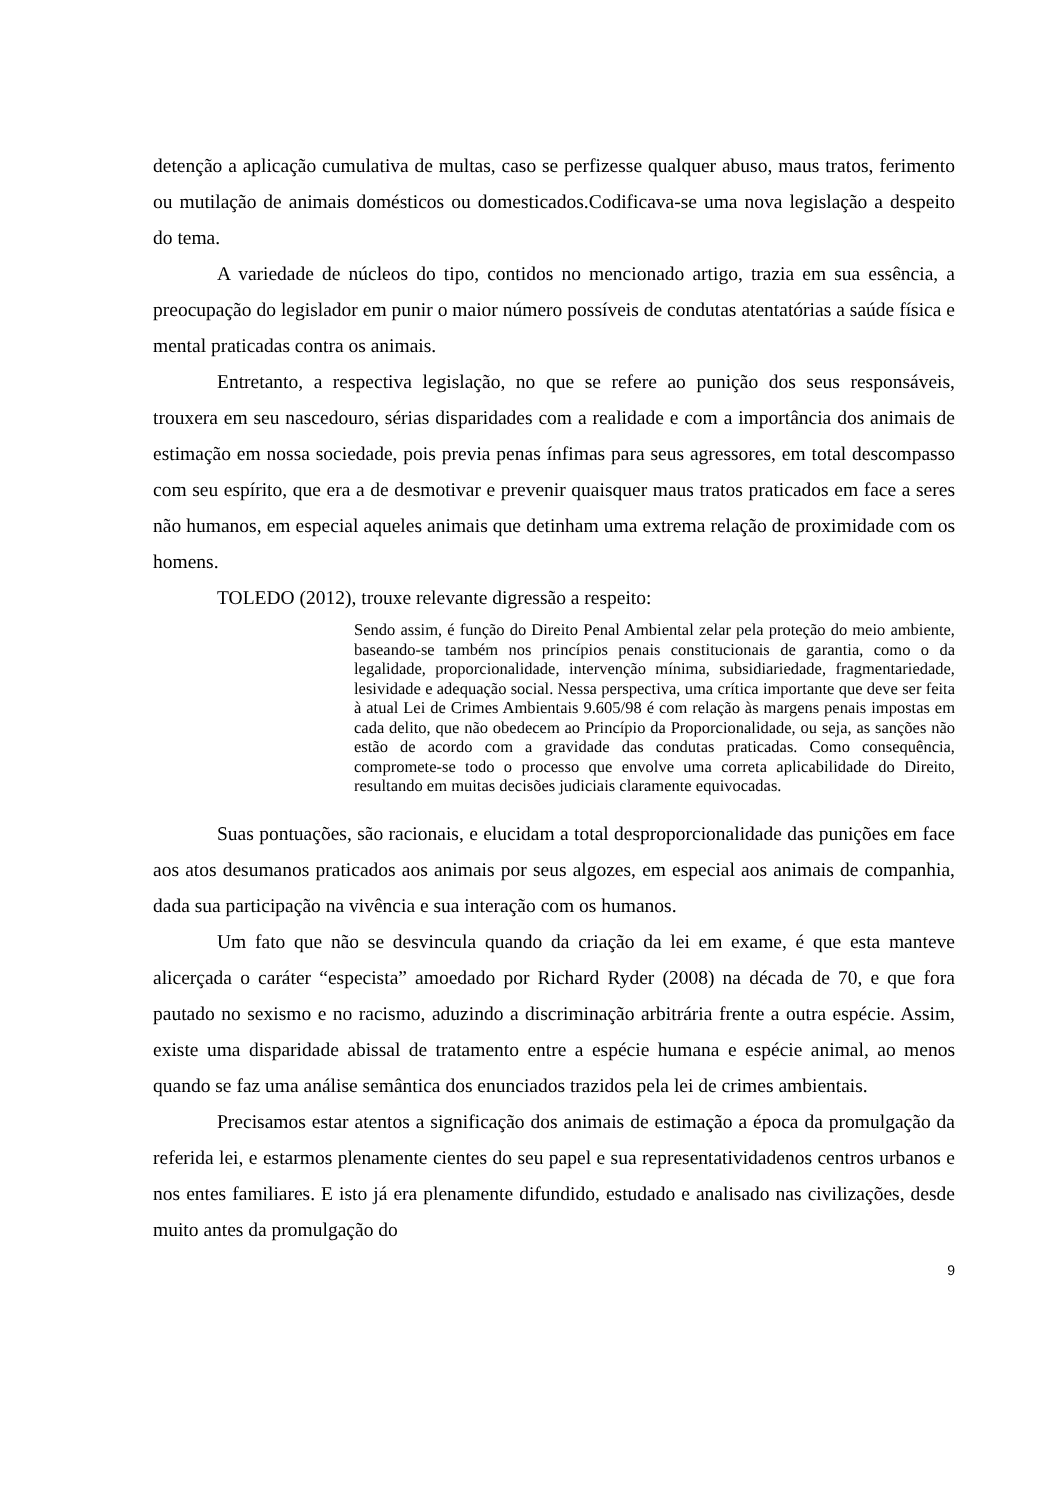detenção a aplicação cumulativa de multas, caso se perfizesse qualquer abuso, maus tratos, ferimento ou mutilação de animais domésticos ou domesticados.Codificava-se uma nova legislação a despeito do tema.
A variedade de núcleos do tipo, contidos no mencionado artigo, trazia em sua essência, a preocupação do legislador em punir o maior número possíveis de condutas atentatórias a saúde física e mental praticadas contra os animais.
Entretanto, a respectiva legislação, no que se refere ao punição dos seus responsáveis, trouxera em seu nascedouro, sérias disparidades com a realidade e com a importância dos animais de estimação em nossa sociedade, pois previa penas ínfimas para seus agressores, em total descompasso com seu espírito, que era a de desmotivar e prevenir quaisquer maus tratos praticados em face a seres não humanos, em especial aqueles animais que detinham uma extrema relação de proximidade com os homens.
TOLEDO (2012), trouxe relevante digressão a respeito:
Sendo assim, é função do Direito Penal Ambiental zelar pela proteção do meio ambiente, baseando-se também nos princípios penais constitucionais de garantia, como o da legalidade, proporcionalidade, intervenção mínima, subsidiariedade, fragmentariedade, lesividade e adequação social. Nessa perspectiva, uma crítica importante que deve ser feita à atual Lei de Crimes Ambientais 9.605/98 é com relação às margens penais impostas em cada delito, que não obedecem ao Princípio da Proporcionalidade, ou seja, as sanções não estão de acordo com a gravidade das condutas praticadas. Como consequência, compromete-se todo o processo que envolve uma correta aplicabilidade do Direito, resultando em muitas decisões judiciais claramente equivocadas.
Suas pontuações, são racionais, e elucidam a total desproporcionalidade das punições em face aos atos desumanos praticados aos animais por seus algozes, em especial aos animais de companhia, dada sua participação na vivência e sua interação com os humanos.
Um fato que não se desvincula quando da criação da lei em exame, é que esta manteve alicerçada o caráter “especista” amoedado por Richard Ryder (2008) na década de 70, e que fora pautado no sexismo e no racismo, aduzindo a discriminação arbitrária frente a outra espécie. Assim, existe uma disparidade abissal de tratamento entre a espécie humana e espécie animal, ao menos quando se faz uma análise semântica dos enunciados trazidos pela lei de crimes ambientais.
Precisamos estar atentos a significação dos animais de estimação a época da promulgação da referida lei, e estarmos plenamente cientes do seu papel e sua representatividadenos centros urbanos e nos entes familiares. E isto já era plenamente difundido, estudado e analisado nas civilizações, desde muito antes da promulgação do
9